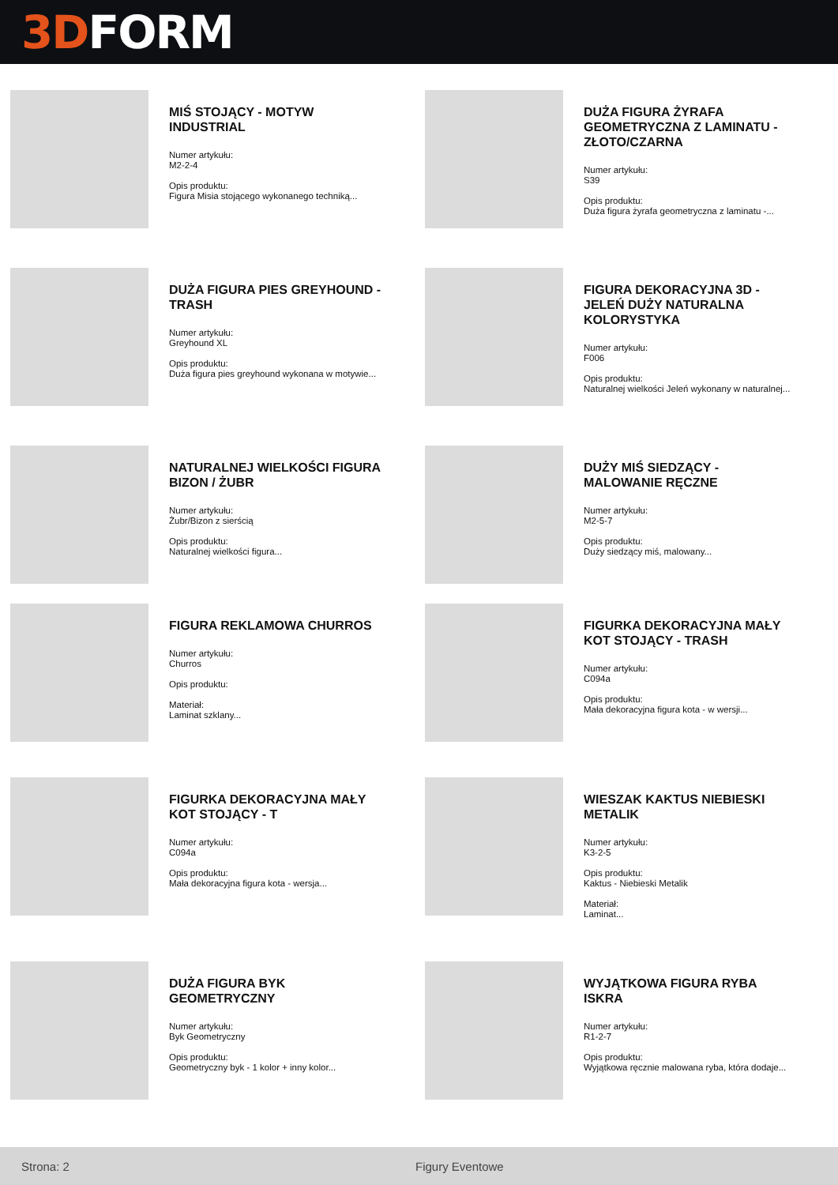3D FORM
MIŚ STOJĄCY - MOTYW INDUSTRIAL
Numer artykułu:
M2-2-4
Opis produktu:
Figura Misia stojącego wykonanego techniką...
DUŻA FIGURA ŻYRAFA GEOMETRYCZNA Z LAMINATU - ZŁOTO/CZARNA
Numer artykułu:
S39
Opis produktu:
Duża figura żyrafa geometryczna z laminatu -...
DUŻA FIGURA PIES GREYHOUND - TRASH
Numer artykułu:
Greyhound XL
Opis produktu:
Duża figura pies greyhound wykonana w motywie...
FIGURA DEKORACYJNA 3D - JELEŃ DUŻY NATURALNA KOLORYSTYKA
Numer artykułu:
F006
Opis produktu:
Naturalnej wielkości Jeleń wykonany w naturalnej...
NATURALNEJ WIELKOŚCI FIGURA BIZON / ŻUBR
Numer artykułu:
Żubr/Bizon z sierścią
Opis produktu:
Naturalnej wielkości figura...
DUŻY MIŚ SIEDZĄCY - MALOWANIE RĘCZNE
Numer artykułu:
M2-5-7
Opis produktu:
Duży siedzący miś, malowany...
FIGURA REKLAMOWA CHURROS
Numer artykułu:
Churros
Opis produktu:
Materiał:
Laminat szklany...
FIGURKA DEKORACYJNA MAŁY KOT STOJĄCY - TRASH
Numer artykułu:
C094a
Opis produktu:
Mała dekoracyjna figura kota - w wersji...
FIGURKA DEKORACYJNA MAŁY KOT STOJĄCY - T
Numer artykułu:
C094a
Opis produktu:
Mała dekoracyjna figura kota - wersja...
WIESZAK KAKTUS NIEBIESKI METALIK
Numer artykułu:
K3-2-5
Opis produktu:
Kaktus - Niebieski Metalik
Materiał:
Laminat...
DUŻA FIGURA BYK GEOMETRYCZNY
Numer artykułu:
Byk Geometryczny
Opis produktu:
Geometryczny byk - 1 kolor + inny kolor...
WYJĄTKOWA FIGURA RYBA ISKRA
Numer artykułu:
R1-2-7
Opis produktu:
Wyjątkowa ręcznie malowana ryba, która dodaje...
Strona: 2 Figury Eventowe